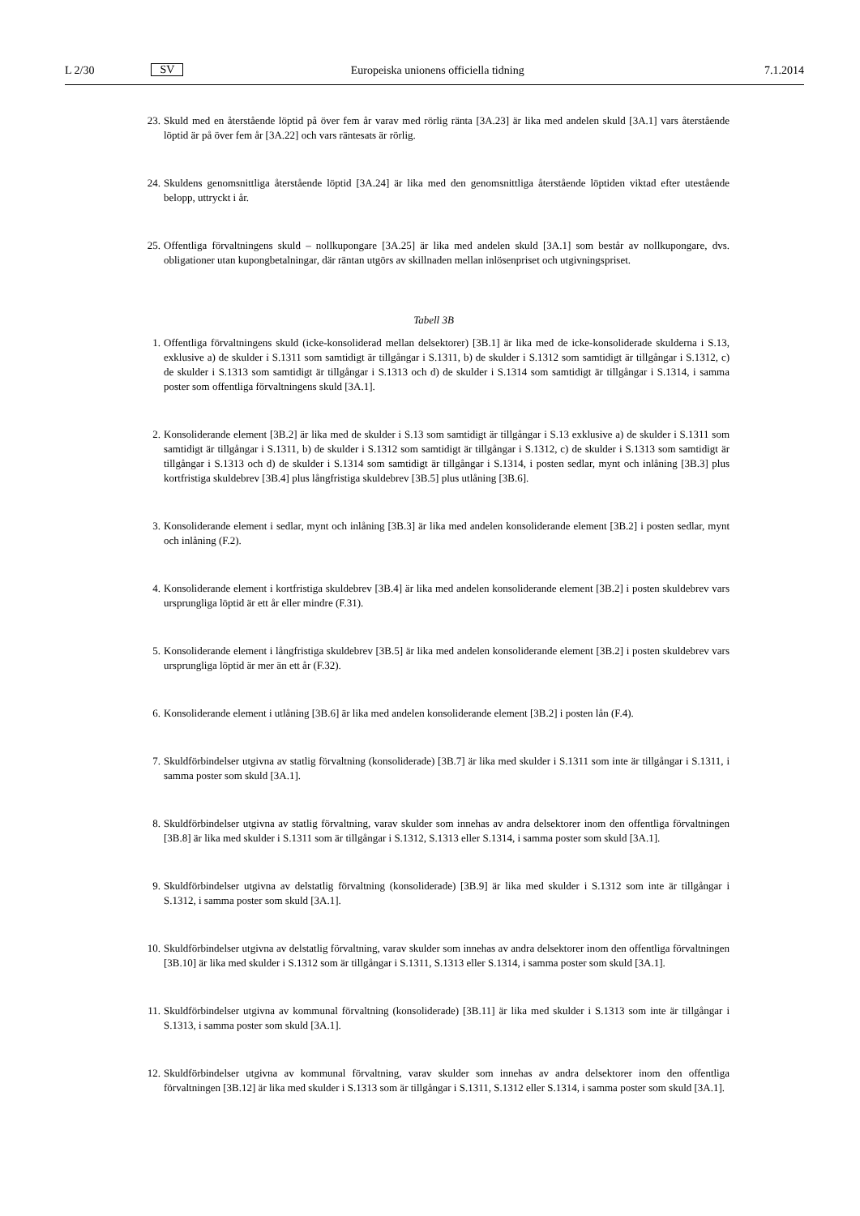L 2/30 SV Europeiska unionens officiella tidning 7.1.2014
23. Skuld med en återstående löptid på över fem år varav med rörlig ränta [3A.23] är lika med andelen skuld [3A.1] vars återstående löptid är på över fem år [3A.22] och vars räntesats är rörlig.
24. Skuldens genomsnittliga återstående löptid [3A.24] är lika med den genomsnittliga återstående löptiden viktad efter utestående belopp, uttryckt i år.
25. Offentliga förvaltningens skuld – nollkupongare [3A.25] är lika med andelen skuld [3A.1] som består av noll­kupongare, dvs. obligationer utan kupongbetalningar, där räntan utgörs av skillnaden mellan inlösenpriset och utgivningspriset.
Tabell 3B
1. Offentliga förvaltningens skuld (icke-konsoliderad mellan delsektorer) [3B.1] är lika med de icke-konsoliderade skulderna i S.13, exklusive a) de skulder i S.1311 som samtidigt är tillgångar i S.1311, b) de skulder i S.1312 som samtidigt är tillgångar i S.1312, c) de skulder i S.1313 som samtidigt är tillgångar i S.1313 och d) de skulder i S.1314 som samtidigt är tillgångar i S.1314, i samma poster som offentliga förvaltningens skuld [3A.1].
2. Konsoliderande element [3B.2] är lika med de skulder i S.13 som samtidigt är tillgångar i S.13 exklusive a) de skulder i S.1311 som samtidigt är tillgångar i S.1311, b) de skulder i S.1312 som samtidigt är tillgångar i S.1312, c) de skulder i S.1313 som samtidigt är tillgångar i S.1313 och d) de skulder i S.1314 som samtidigt är tillgångar i S.1314, i posten sedlar, mynt och inlåning [3B.3] plus kortfristiga skuldebrev [3B.4] plus långfristiga skuldebrev [3B.5] plus utlåning [3B.6].
3. Konsoliderande element i sedlar, mynt och inlåning [3B.3] är lika med andelen konsoliderande element [3B.2] i posten sedlar, mynt och inlåning (F.2).
4. Konsoliderande element i kortfristiga skuldebrev [3B.4] är lika med andelen konsoliderande element [3B.2] i posten skuldebrev vars ursprungliga löptid är ett år eller mindre (F.31).
5. Konsoliderande element i långfristiga skuldebrev [3B.5] är lika med andelen konsoliderande element [3B.2] i posten skuldebrev vars ursprungliga löptid är mer än ett år (F.32).
6. Konsoliderande element i utlåning [3B.6] är lika med andelen konsoliderande element [3B.2] i posten lån (F.4).
7. Skuldförbindelser utgivna av statlig förvaltning (konsoliderade) [3B.7] är lika med skulder i S.1311 som inte är tillgångar i S.1311, i samma poster som skuld [3A.1].
8. Skuldförbindelser utgivna av statlig förvaltning, varav skulder som innehas av andra delsektorer inom den offentliga förvaltningen [3B.8] är lika med skulder i S.1311 som är tillgångar i S.1312, S.1313 eller S.1314, i samma poster som skuld [3A.1].
9. Skuldförbindelser utgivna av delstatlig förvaltning (konsoliderade) [3B.9] är lika med skulder i S.1312 som inte är tillgångar i S.1312, i samma poster som skuld [3A.1].
10. Skuldförbindelser utgivna av delstatlig förvaltning, varav skulder som innehas av andra delsektorer inom den offent­liga förvaltningen [3B.10] är lika med skulder i S.1312 som är tillgångar i S.1311, S.1313 eller S.1314, i samma poster som skuld [3A.1].
11. Skuldförbindelser utgivna av kommunal förvaltning (konsoliderade) [3B.11] är lika med skulder i S.1313 som inte är tillgångar i S.1313, i samma poster som skuld [3A.1].
12. Skuldförbindelser utgivna av kommunal förvaltning, varav skulder som innehas av andra delsektorer inom den offentliga förvaltningen [3B.12] är lika med skulder i S.1313 som är tillgångar i S.1311, S.1312 eller S.1314, i samma poster som skuld [3A.1].